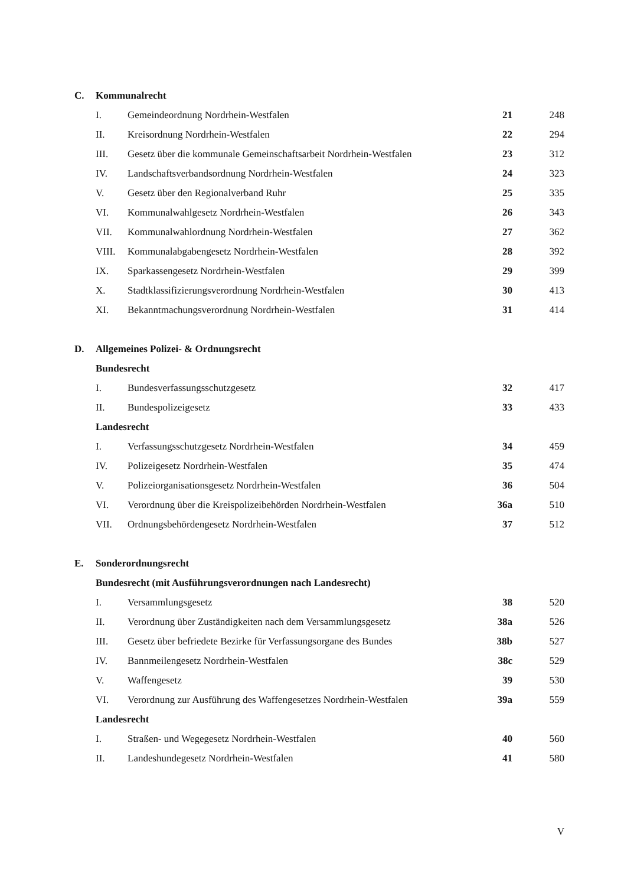| C. | Kommunalrecht | | | |
| | I. | Gemeindeordnung Nordrhein-Westfalen | 21 | 248 |
| | II. | Kreisordnung Nordrhein-Westfalen | 22 | 294 |
| | III. | Gesetz über die kommunale Gemeinschaftsarbeit Nordrhein-Westfalen | 23 | 312 |
| | IV. | Landschaftsverbandsordnung Nordrhein-Westfalen | 24 | 323 |
| | V. | Gesetz über den Regionalverband Ruhr | 25 | 335 |
| | VI. | Kommunalwahlgesetz Nordrhein-Westfalen | 26 | 343 |
| | VII. | Kommunalwahlordnung Nordrhein-Westfalen | 27 | 362 |
| | VIII. | Kommunalabgabengesetz Nordrhein-Westfalen | 28 | 392 |
| | IX. | Sparkassengesetz Nordrhein-Westfalen | 29 | 399 |
| | X. | Stadtklassifizierungsverordnung Nordrhein-Westfalen | 30 | 413 |
| | XI. | Bekanntmachungsverordnung Nordrhein-Westfalen | 31 | 414 |
| D. | Allgemeines Polizei- & Ordnungsrecht | | | |
| | Bundesrecht | | | |
| | I. | Bundesverfassungsschutzgesetz | 32 | 417 |
| | II. | Bundespolizeigesetz | 33 | 433 |
| | Landesrecht | | | |
| | I. | Verfassungsschutzgesetz Nordrhein-Westfalen | 34 | 459 |
| | IV. | Polizeigesetz Nordrhein-Westfalen | 35 | 474 |
| | V. | Polizeiorganisationsgesetz Nordrhein-Westfalen | 36 | 504 |
| | VI. | Verordnung über die Kreispolizeibehörden Nordrhein-Westfalen | 36a | 510 |
| | VII. | Ordnungsbehördengesetz Nordrhein-Westfalen | 37 | 512 |
| E. | Sonderordnungsrecht | | | |
| | Bundesrecht (mit Ausführungsverordnungen nach Landesrecht) | | | |
| | I. | Versammlungsgesetz | 38 | 520 |
| | II. | Verordnung über Zuständigkeiten nach dem Versammlungsgesetz | 38a | 526 |
| | III. | Gesetz über befriedete Bezirke für Verfassungsorgane des Bundes | 38b | 527 |
| | IV. | Bannmeilengesetz Nordrhein-Westfalen | 38c | 529 |
| | V. | Waffengesetz | 39 | 530 |
| | VI. | Verordnung zur Ausführung des Waffengesetzes Nordrhein-Westfalen | 39a | 559 |
| | Landesrecht | | | |
| | I. | Straßen- und Wegegesetz Nordrhein-Westfalen | 40 | 560 |
| | II. | Landeshundegesetz Nordrhein-Westfalen | 41 | 580 |
V